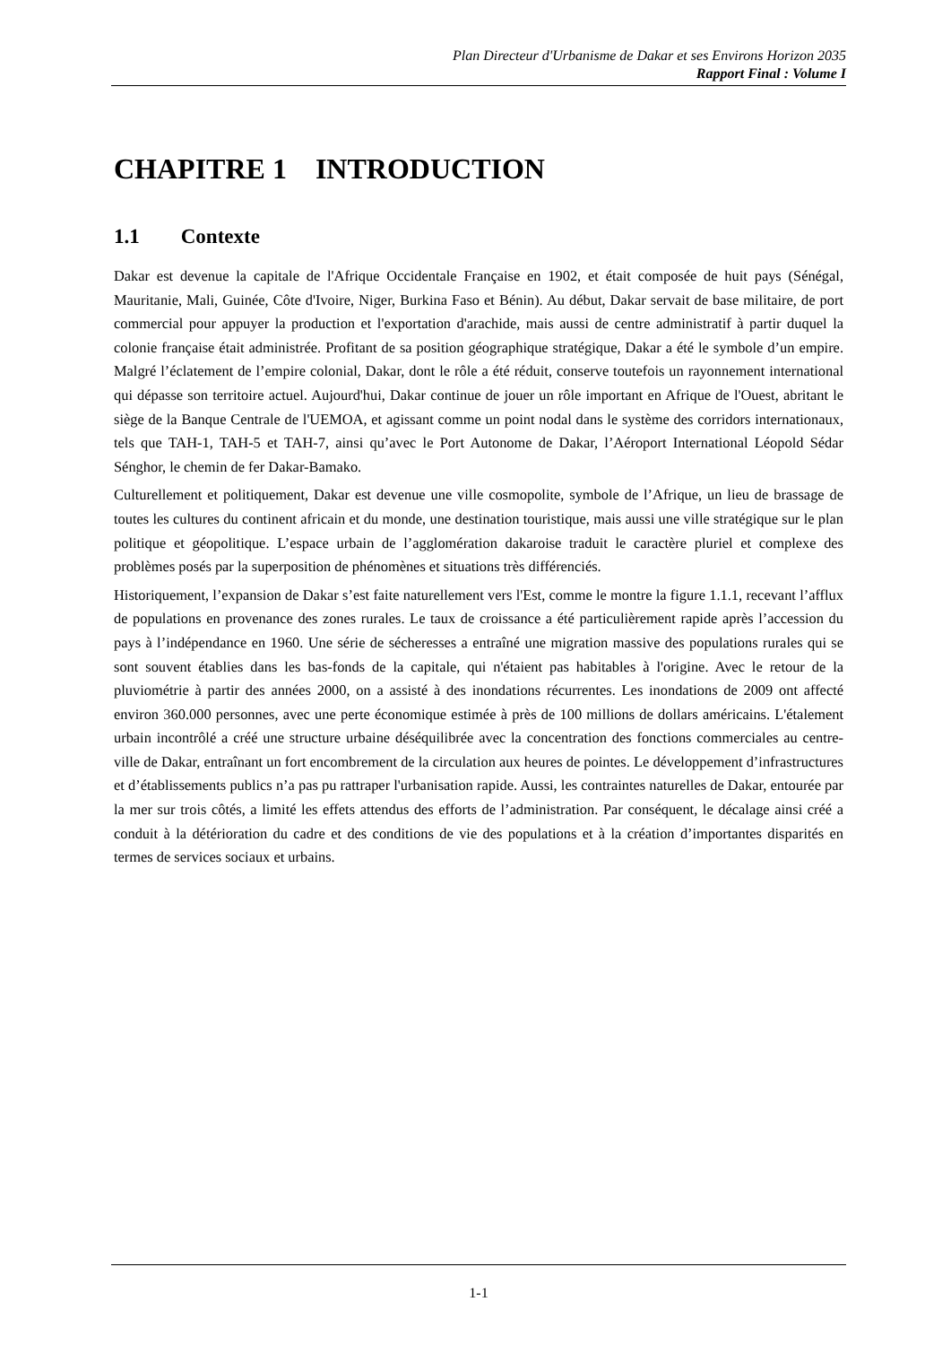Plan Directeur d'Urbanisme de Dakar et ses Environs Horizon 2035
Rapport Final : Volume I
CHAPITRE 1 INTRODUCTION
1.1 Contexte
Dakar est devenue la capitale de l'Afrique Occidentale Française en 1902, et était composée de huit pays (Sénégal, Mauritanie, Mali, Guinée, Côte d'Ivoire, Niger, Burkina Faso et Bénin). Au début, Dakar servait de base militaire, de port commercial pour appuyer la production et l'exportation d'arachide, mais aussi de centre administratif à partir duquel la colonie française était administrée. Profitant de sa position géographique stratégique, Dakar a été le symbole d’un empire. Malgré l’éclatement de l’empire colonial, Dakar, dont le rôle a été réduit, conserve toutefois un rayonnement international qui dépasse son territoire actuel. Aujourd'hui, Dakar continue de jouer un rôle important en Afrique de l'Ouest, abritant le siège de la Banque Centrale de l'UEMOA, et agissant comme un point nodal dans le système des corridors internationaux, tels que TAH-1, TAH-5 et TAH-7, ainsi qu’avec le Port Autonome de Dakar, l’Aéroport International Léopold Sédar Sénghor, le chemin de fer Dakar-Bamako.
Culturellement et politiquement, Dakar est devenue une ville cosmopolite, symbole de l’Afrique, un lieu de brassage de toutes les cultures du continent africain et du monde, une destination touristique, mais aussi une ville stratégique sur le plan politique et géopolitique. L’espace urbain de l’agglomération dakaroise traduit le caractère pluriel et complexe des problèmes posés par la superposition de phénomènes et situations très différenciés.
Historiquement, l’expansion de Dakar s’est faite naturellement vers l'Est, comme le montre la figure 1.1.1, recevant l’afflux de populations en provenance des zones rurales. Le taux de croissance a été particulièrement rapide après l’accession du pays à l’indépendance en 1960. Une série de sécheresses a entraîné une migration massive des populations rurales qui se sont souvent établies dans les bas-fonds de la capitale, qui n'étaient pas habitables à l'origine. Avec le retour de la pluviométrie à partir des années 2000, on a assisté à des inondations récurrentes. Les inondations de 2009 ont affecté environ 360.000 personnes, avec une perte économique estimée à près de 100 millions de dollars américains. L'étalement urbain incontrôlé a créé une structure urbaine déséquilibrée avec la concentration des fonctions commerciales au centre-ville de Dakar, entraînant un fort encombrement de la circulation aux heures de pointes. Le développement d’infrastructures et d’établissements publics n’a pas pu rattraper l'urbanisation rapide. Aussi, les contraintes naturelles de Dakar, entourée par la mer sur trois côtés, a limité les effets attendus des efforts de l’administration. Par conséquent, le décalage ainsi créé a conduit à la détérioration du cadre et des conditions de vie des populations et à la création d’importantes disparités en termes de services sociaux et urbains.
1-1